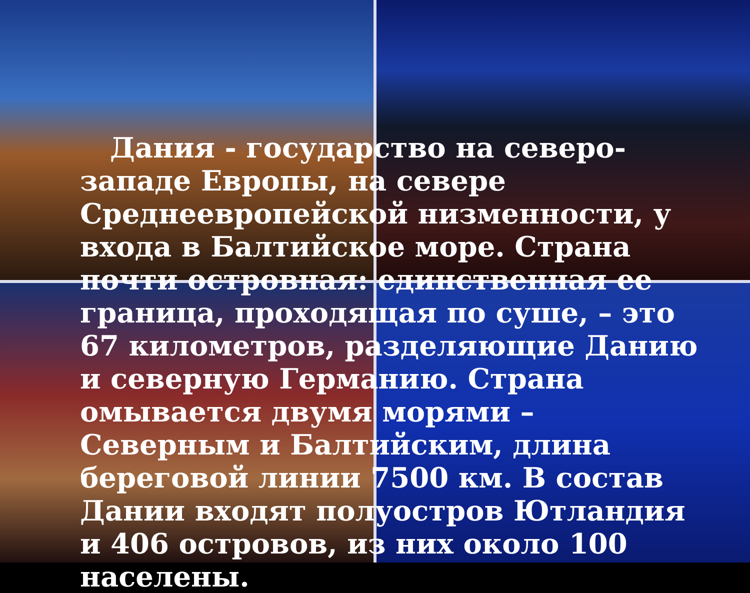Дания - государство на северо-западе Европы, на севере Среднеевропейской низменности, у входа в Балтийское море. Страна почти островная: единственная ее граница, проходящая по суше, – это 67 километров, разделяющие Данию и северную Германию. Страна омывается двумя морями – Северным и Балтийским, длина береговой линии 7500 км. В состав Дании входят полуостров Ютландия и 406 островов, из них около 100 населены.